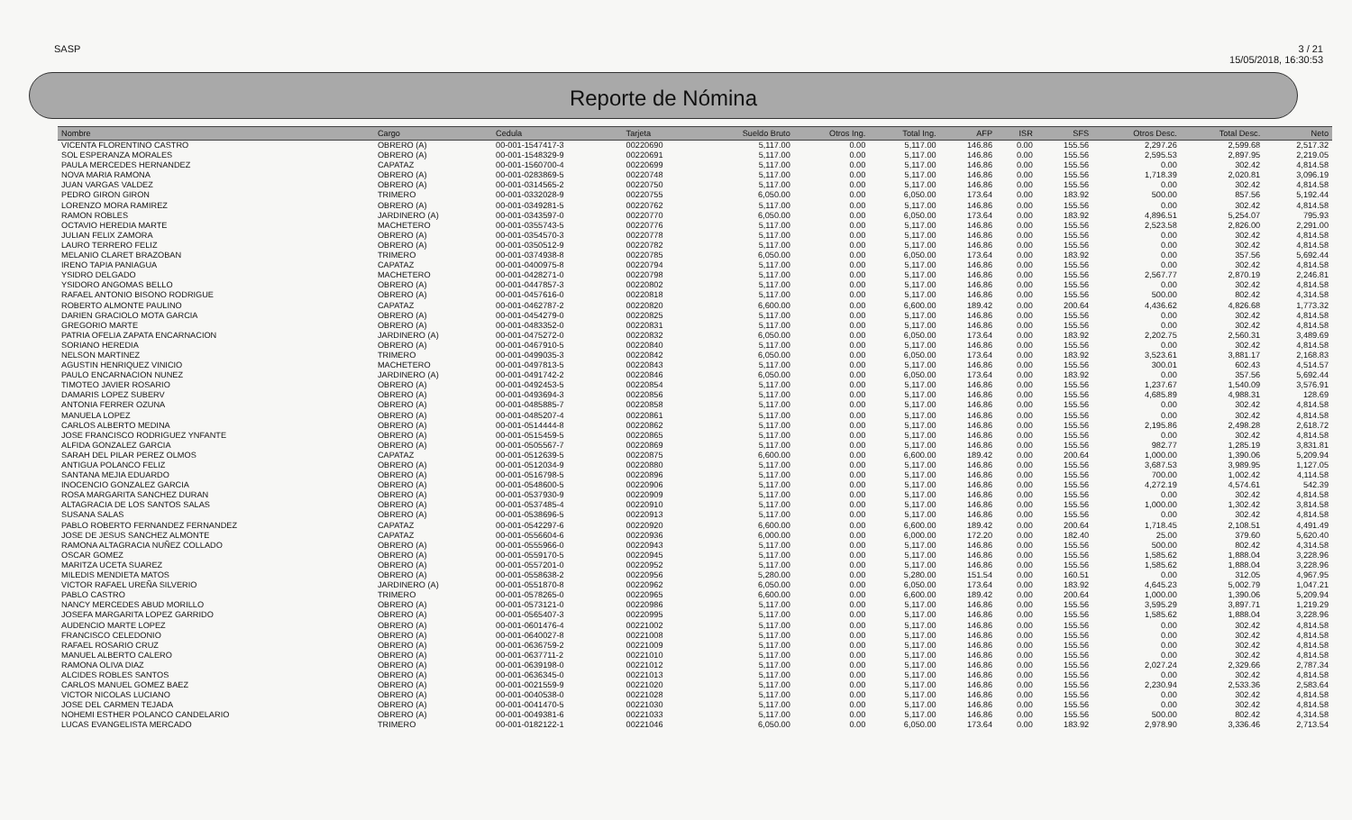SASP 3 / 21
15/05/2018, 16:30:53
Reporte de Nómina
| Nombre | Cargo | Cedula | Tarjeta | Sueldo Bruto | Otros Ing. | Total Ing. | AFP | ISR | SFS | Otros Desc. | Total Desc. | Neto |
| --- | --- | --- | --- | --- | --- | --- | --- | --- | --- | --- | --- | --- |
| VICENTA FLORENTINO CASTRO | OBRERO (A) | 00-001-1547417-3 | 00220690 | 5,117.00 | 0.00 | 5,117.00 | 146.86 | 0.00 | 155.56 | 2,297.26 | 2,599.68 | 2,517.32 |
| SOL ESPERANZA MORALES | OBRERO (A) | 00-001-1548329-9 | 00220691 | 5,117.00 | 0.00 | 5,117.00 | 146.86 | 0.00 | 155.56 | 2,595.53 | 2,897.95 | 2,219.05 |
| PAULA MERCEDES HERNANDEZ | CAPATAZ | 00-001-1560700-4 | 00220699 | 5,117.00 | 0.00 | 5,117.00 | 146.86 | 0.00 | 155.56 | 0.00 | 302.42 | 4,814.58 |
| NOVA MARIA RAMONA | OBRERO (A) | 00-001-0283869-5 | 00220748 | 5,117.00 | 0.00 | 5,117.00 | 146.86 | 0.00 | 155.56 | 1,718.39 | 2,020.81 | 3,096.19 |
| JUAN VARGAS VALDEZ | OBRERO (A) | 00-001-0314565-2 | 00220750 | 5,117.00 | 0.00 | 5,117.00 | 146.86 | 0.00 | 155.56 | 0.00 | 302.42 | 4,814.58 |
| PEDRO GIRON GIRON | TRIMERO | 00-001-0332028-9 | 00220755 | 6,050.00 | 0.00 | 6,050.00 | 173.64 | 0.00 | 183.92 | 500.00 | 857.56 | 5,192.44 |
| LORENZO MORA RAMIREZ | OBRERO (A) | 00-001-0349281-5 | 00220762 | 5,117.00 | 0.00 | 5,117.00 | 146.86 | 0.00 | 155.56 | 0.00 | 302.42 | 4,814.58 |
| RAMON ROBLES | JARDINERO (A) | 00-001-0343597-0 | 00220770 | 6,050.00 | 0.00 | 6,050.00 | 173.64 | 0.00 | 183.92 | 4,896.51 | 5,254.07 | 795.93 |
| OCTAVIO HEREDIA MARTE | MACHETERO | 00-001-0355743-5 | 00220776 | 5,117.00 | 0.00 | 5,117.00 | 146.86 | 0.00 | 155.56 | 2,523.58 | 2,826.00 | 2,291.00 |
| JULIAN FELIX ZAMORA | OBRERO (A) | 00-001-0354570-3 | 00220778 | 5,117.00 | 0.00 | 5,117.00 | 146.86 | 0.00 | 155.56 | 0.00 | 302.42 | 4,814.58 |
| LAURO TERRERO FELIZ | OBRERO (A) | 00-001-0350512-9 | 00220782 | 5,117.00 | 0.00 | 5,117.00 | 146.86 | 0.00 | 155.56 | 0.00 | 302.42 | 4,814.58 |
| MELANIO CLARET BRAZOBAN | TRIMERO | 00-001-0374938-8 | 00220785 | 6,050.00 | 0.00 | 6,050.00 | 173.64 | 0.00 | 183.92 | 0.00 | 357.56 | 5,692.44 |
| IRENO TAPIA PANIAGUA | CAPATAZ | 00-001-0400975-8 | 00220794 | 5,117.00 | 0.00 | 5,117.00 | 146.86 | 0.00 | 155.56 | 0.00 | 302.42 | 4,814.58 |
| YSIDRO DELGADO | MACHETERO | 00-001-0428271-0 | 00220798 | 5,117.00 | 0.00 | 5,117.00 | 146.86 | 0.00 | 155.56 | 2,567.77 | 2,870.19 | 2,246.81 |
| YSIDORO ANGOMAS BELLO | OBRERO (A) | 00-001-0447857-3 | 00220802 | 5,117.00 | 0.00 | 5,117.00 | 146.86 | 0.00 | 155.56 | 0.00 | 302.42 | 4,814.58 |
| RAFAEL ANTONIO BISONO RODRIGUE | OBRERO (A) | 00-001-0457616-0 | 00220818 | 5,117.00 | 0.00 | 5,117.00 | 146.86 | 0.00 | 155.56 | 500.00 | 802.42 | 4,314.58 |
| ROBERTO ALMONTE PAULINO | CAPATAZ | 00-001-0462787-2 | 00220820 | 6,600.00 | 0.00 | 6,600.00 | 189.42 | 0.00 | 200.64 | 4,436.62 | 4,826.68 | 1,773.32 |
| DARIEN GRACIOLO MOTA GARCIA | OBRERO (A) | 00-001-0454279-0 | 00220825 | 5,117.00 | 0.00 | 5,117.00 | 146.86 | 0.00 | 155.56 | 0.00 | 302.42 | 4,814.58 |
| GREGORIO MARTE | OBRERO (A) | 00-001-0483352-0 | 00220831 | 5,117.00 | 0.00 | 5,117.00 | 146.86 | 0.00 | 155.56 | 0.00 | 302.42 | 4,814.58 |
| PATRIA OFELIA ZAPATA ENCARNACION | JARDINERO (A) | 00-001-0475272-0 | 00220832 | 6,050.00 | 0.00 | 6,050.00 | 173.64 | 0.00 | 183.92 | 2,202.75 | 2,560.31 | 3,489.69 |
| SORIANO HEREDIA | OBRERO (A) | 00-001-0467910-5 | 00220840 | 5,117.00 | 0.00 | 5,117.00 | 146.86 | 0.00 | 155.56 | 0.00 | 302.42 | 4,814.58 |
| NELSON MARTINEZ | TRIMERO | 00-001-0499035-3 | 00220842 | 6,050.00 | 0.00 | 6,050.00 | 173.64 | 0.00 | 183.92 | 3,523.61 | 3,881.17 | 2,168.83 |
| AGUSTIN HENRIQUEZ VINICIO | MACHETERO | 00-001-0497813-5 | 00220843 | 5,117.00 | 0.00 | 5,117.00 | 146.86 | 0.00 | 155.56 | 300.01 | 602.43 | 4,514.57 |
| PAULO ENCARNACION NUNEZ | JARDINERO (A) | 00-001-0491742-2 | 00220846 | 6,050.00 | 0.00 | 6,050.00 | 173.64 | 0.00 | 183.92 | 0.00 | 357.56 | 5,692.44 |
| TIMOTEO JAVIER ROSARIO | OBRERO (A) | 00-001-0492453-5 | 00220854 | 5,117.00 | 0.00 | 5,117.00 | 146.86 | 0.00 | 155.56 | 1,237.67 | 1,540.09 | 3,576.91 |
| DAMARIS LOPEZ SUBERV | OBRERO (A) | 00-001-0493694-3 | 00220856 | 5,117.00 | 0.00 | 5,117.00 | 146.86 | 0.00 | 155.56 | 4,685.89 | 4,988.31 | 128.69 |
| ANTONIA FERRER OZUNA | OBRERO (A) | 00-001-0485885-7 | 00220858 | 5,117.00 | 0.00 | 5,117.00 | 146.86 | 0.00 | 155.56 | 0.00 | 302.42 | 4,814.58 |
| MANUELA LOPEZ | OBRERO (A) | 00-001-0485207-4 | 00220861 | 5,117.00 | 0.00 | 5,117.00 | 146.86 | 0.00 | 155.56 | 0.00 | 302.42 | 4,814.58 |
| CARLOS ALBERTO MEDINA | OBRERO (A) | 00-001-0514444-8 | 00220862 | 5,117.00 | 0.00 | 5,117.00 | 146.86 | 0.00 | 155.56 | 2,195.86 | 2,498.28 | 2,618.72 |
| JOSE FRANCISCO RODRIGUEZ YNFANTE | OBRERO (A) | 00-001-0515459-5 | 00220865 | 5,117.00 | 0.00 | 5,117.00 | 146.86 | 0.00 | 155.56 | 0.00 | 302.42 | 4,814.58 |
| ALFIDA GONZALEZ GARCIA | OBRERO (A) | 00-001-0505567-7 | 00220869 | 5,117.00 | 0.00 | 5,117.00 | 146.86 | 0.00 | 155.56 | 982.77 | 1,285.19 | 3,831.81 |
| SARAH DEL PILAR PEREZ OLMOS | CAPATAZ | 00-001-0512639-5 | 00220875 | 6,600.00 | 0.00 | 6,600.00 | 189.42 | 0.00 | 200.64 | 1,000.00 | 1,390.06 | 5,209.94 |
| ANTIGUA POLANCO FELIZ | OBRERO (A) | 00-001-0512034-9 | 00220880 | 5,117.00 | 0.00 | 5,117.00 | 146.86 | 0.00 | 155.56 | 3,687.53 | 3,989.95 | 1,127.05 |
| SANTANA MEJIA EDUARDO | OBRERO (A) | 00-001-0516798-5 | 00220896 | 5,117.00 | 0.00 | 5,117.00 | 146.86 | 0.00 | 155.56 | 700.00 | 1,002.42 | 4,114.58 |
| INOCENCIO GONZALEZ GARCIA | OBRERO (A) | 00-001-0548600-5 | 00220906 | 5,117.00 | 0.00 | 5,117.00 | 146.86 | 0.00 | 155.56 | 4,272.19 | 4,574.61 | 542.39 |
| ROSA MARGARITA SANCHEZ DURAN | OBRERO (A) | 00-001-0537930-9 | 00220909 | 5,117.00 | 0.00 | 5,117.00 | 146.86 | 0.00 | 155.56 | 0.00 | 302.42 | 4,814.58 |
| ALTAGRACIA DE LOS SANTOS SALAS | OBRERO (A) | 00-001-0537485-4 | 00220910 | 5,117.00 | 0.00 | 5,117.00 | 146.86 | 0.00 | 155.56 | 1,000.00 | 1,302.42 | 3,814.58 |
| SUSANA SALAS | OBRERO (A) | 00-001-0538696-5 | 00220913 | 5,117.00 | 0.00 | 5,117.00 | 146.86 | 0.00 | 155.56 | 0.00 | 302.42 | 4,814.58 |
| PABLO ROBERTO FERNANDEZ FERNANDEZ | CAPATAZ | 00-001-0542297-6 | 00220920 | 6,600.00 | 0.00 | 6,600.00 | 189.42 | 0.00 | 200.64 | 1,718.45 | 2,108.51 | 4,491.49 |
| JOSE DE JESUS SANCHEZ ALMONTE | CAPATAZ | 00-001-0556604-6 | 00220936 | 6,000.00 | 0.00 | 6,000.00 | 172.20 | 0.00 | 182.40 | 25.00 | 379.60 | 5,620.40 |
| RAMONA ALTAGRACIA NUÑEZ COLLADO | OBRERO (A) | 00-001-0555966-0 | 00220943 | 5,117.00 | 0.00 | 5,117.00 | 146.86 | 0.00 | 155.56 | 500.00 | 802.42 | 4,314.58 |
| OSCAR GOMEZ | OBRERO (A) | 00-001-0559170-5 | 00220945 | 5,117.00 | 0.00 | 5,117.00 | 146.86 | 0.00 | 155.56 | 1,585.62 | 1,888.04 | 3,228.96 |
| MARITZA UCETA SUAREZ | OBRERO (A) | 00-001-0557201-0 | 00220952 | 5,117.00 | 0.00 | 5,117.00 | 146.86 | 0.00 | 155.56 | 1,585.62 | 1,888.04 | 3,228.96 |
| MILEDIS MENDIETA MATOS | OBRERO (A) | 00-001-0558638-2 | 00220956 | 5,280.00 | 0.00 | 5,280.00 | 151.54 | 0.00 | 160.51 | 0.00 | 312.05 | 4,967.95 |
| VICTOR RAFAEL UREÑA SILVERIO | JARDINERO (A) | 00-001-0551870-8 | 00220962 | 6,050.00 | 0.00 | 6,050.00 | 173.64 | 0.00 | 183.92 | 4,645.23 | 5,002.79 | 1,047.21 |
| PABLO CASTRO | TRIMERO | 00-001-0578265-0 | 00220965 | 6,600.00 | 0.00 | 6,600.00 | 189.42 | 0.00 | 200.64 | 1,000.00 | 1,390.06 | 5,209.94 |
| NANCY MERCEDES ABUD MORILLO | OBRERO (A) | 00-001-0573121-0 | 00220986 | 5,117.00 | 0.00 | 5,117.00 | 146.86 | 0.00 | 155.56 | 3,595.29 | 3,897.71 | 1,219.29 |
| JOSEFA MARGARITA LOPEZ GARRIDO | OBRERO (A) | 00-001-0565407-3 | 00220995 | 5,117.00 | 0.00 | 5,117.00 | 146.86 | 0.00 | 155.56 | 1,585.62 | 1,888.04 | 3,228.96 |
| AUDENCIO MARTE LOPEZ | OBRERO (A) | 00-001-0601476-4 | 00221002 | 5,117.00 | 0.00 | 5,117.00 | 146.86 | 0.00 | 155.56 | 0.00 | 302.42 | 4,814.58 |
| FRANCISCO CELEDONIO | OBRERO (A) | 00-001-0640027-8 | 00221008 | 5,117.00 | 0.00 | 5,117.00 | 146.86 | 0.00 | 155.56 | 0.00 | 302.42 | 4,814.58 |
| RAFAEL ROSARIO CRUZ | OBRERO (A) | 00-001-0636759-2 | 00221009 | 5,117.00 | 0.00 | 5,117.00 | 146.86 | 0.00 | 155.56 | 0.00 | 302.42 | 4,814.58 |
| MANUEL ALBERTO CALERO | OBRERO (A) | 00-001-0637711-2 | 00221010 | 5,117.00 | 0.00 | 5,117.00 | 146.86 | 0.00 | 155.56 | 0.00 | 302.42 | 4,814.58 |
| RAMONA OLIVA DIAZ | OBRERO (A) | 00-001-0639198-0 | 00221012 | 5,117.00 | 0.00 | 5,117.00 | 146.86 | 0.00 | 155.56 | 2,027.24 | 2,329.66 | 2,787.34 |
| ALCIDES ROBLES SANTOS | OBRERO (A) | 00-001-0636345-0 | 00221013 | 5,117.00 | 0.00 | 5,117.00 | 146.86 | 0.00 | 155.56 | 0.00 | 302.42 | 4,814.58 |
| CARLOS MANUEL GOMEZ BAEZ | OBRERO (A) | 00-001-0021559-9 | 00221020 | 5,117.00 | 0.00 | 5,117.00 | 146.86 | 0.00 | 155.56 | 2,230.94 | 2,533.36 | 2,583.64 |
| VICTOR NICOLAS LUCIANO | OBRERO (A) | 00-001-0040538-0 | 00221028 | 5,117.00 | 0.00 | 5,117.00 | 146.86 | 0.00 | 155.56 | 0.00 | 302.42 | 4,814.58 |
| JOSE DEL CARMEN TEJADA | OBRERO (A) | 00-001-0041470-5 | 00221030 | 5,117.00 | 0.00 | 5,117.00 | 146.86 | 0.00 | 155.56 | 0.00 | 302.42 | 4,814.58 |
| NOHEMI ESTHER POLANCO CANDELARIO | OBRERO (A) | 00-001-0049381-6 | 00221033 | 5,117.00 | 0.00 | 5,117.00 | 146.86 | 0.00 | 155.56 | 500.00 | 802.42 | 4,314.58 |
| LUCAS EVANGELISTA MERCADO | TRIMERO | 00-001-0182122-1 | 00221046 | 6,050.00 | 0.00 | 6,050.00 | 173.64 | 0.00 | 183.92 | 2,978.90 | 3,336.46 | 2,713.54 |